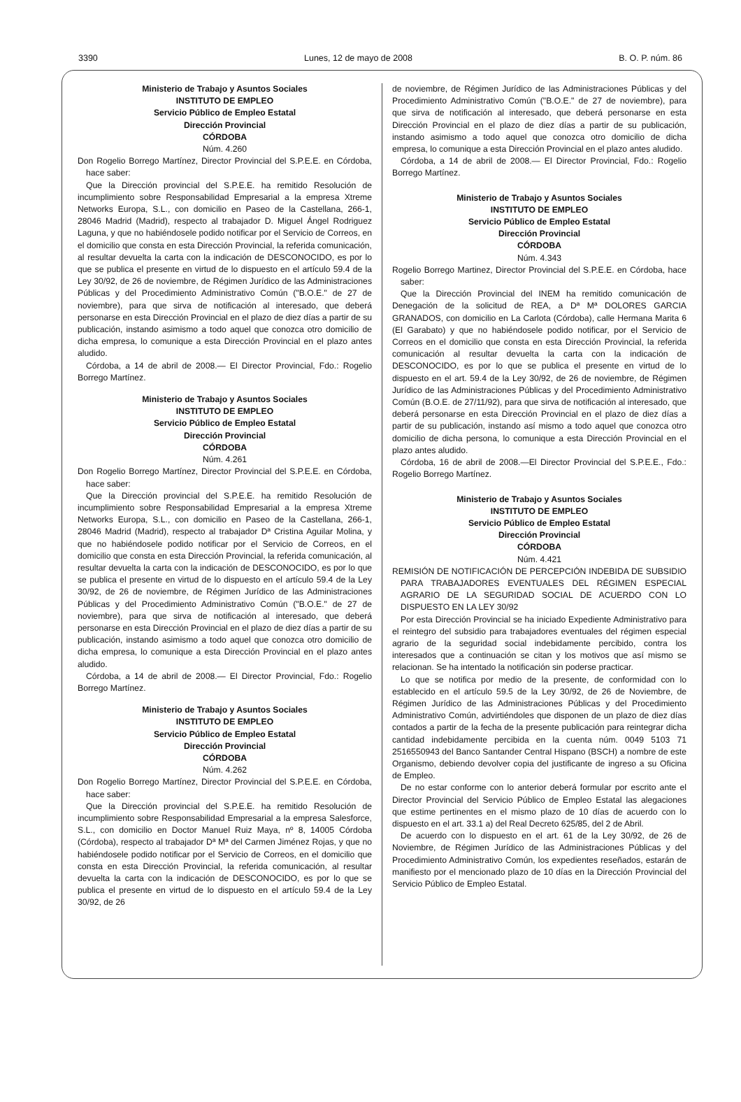3390 Lunes, 12 de mayo de 2008 B. O. P. núm. 86
Ministerio de Trabajo y Asuntos Sociales
INSTITUTO DE EMPLEO
Servicio Público de Empleo Estatal
Dirección Provincial
CÓRDOBA
Núm. 4.260
Don Rogelio Borrego Martínez, Director Provincial del S.P.E.E. en Córdoba, hace saber:
Que la Dirección provincial del S.P.E.E. ha remitido Resolución de incumplimiento sobre Responsabilidad Empresarial a la empresa Xtreme Networks Europa, S.L., con domicilio en Paseo de la Castellana, 266-1, 28046 Madrid (Madrid), respecto al trabajador D. Miguel Ángel Rodriguez Laguna, y que no habiéndosele podido notificar por el Servicio de Correos, en el domicilio que consta en esta Dirección Provincial, la referida comunicación, al resultar devuelta la carta con la indicación de DESCONOCIDO, es por lo que se publica el presente en virtud de lo dispuesto en el artículo 59.4 de la Ley 30/92, de 26 de noviembre, de Régimen Jurídico de las Administraciones Públicas y del Procedimiento Administrativo Común ("B.O.E." de 27 de noviembre), para que sirva de notificación al interesado, que deberá personarse en esta Dirección Provincial en el plazo de diez días a partir de su publicación, instando asimismo a todo aquel que conozca otro domicilio de dicha empresa, lo comunique a esta Dirección Provincial en el plazo antes aludido.
Córdoba, a 14 de abril de 2008.— El Director Provincial, Fdo.: Rogelio Borrego Martínez.
Ministerio de Trabajo y Asuntos Sociales
INSTITUTO DE EMPLEO
Servicio Público de Empleo Estatal
Dirección Provincial
CÓRDOBA
Núm. 4.261
Don Rogelio Borrego Martínez, Director Provincial del S.P.E.E. en Córdoba, hace saber:
Que la Dirección provincial del S.P.E.E. ha remitido Resolución de incumplimiento sobre Responsabilidad Empresarial a la empresa Xtreme Networks Europa, S.L., con domicilio en Paseo de la Castellana, 266-1, 28046 Madrid (Madrid), respecto al trabajador Dª Cristina Aguilar Molina, y que no habiéndosele podido notificar por el Servicio de Correos, en el domicilio que consta en esta Dirección Provincial, la referida comunicación, al resultar devuelta la carta con la indicación de DESCONOCIDO, es por lo que se publica el presente en virtud de lo dispuesto en el artículo 59.4 de la Ley 30/92, de 26 de noviembre, de Régimen Jurídico de las Administraciones Públicas y del Procedimiento Administrativo Común ("B.O.E." de 27 de noviembre), para que sirva de notificación al interesado, que deberá personarse en esta Dirección Provincial en el plazo de diez días a partir de su publicación, instando asimismo a todo aquel que conozca otro domicilio de dicha empresa, lo comunique a esta Dirección Provincial en el plazo antes aludido.
Córdoba, a 14 de abril de 2008.— El Director Provincial, Fdo.: Rogelio Borrego Martínez.
Ministerio de Trabajo y Asuntos Sociales
INSTITUTO DE EMPLEO
Servicio Público de Empleo Estatal
Dirección Provincial
CÓRDOBA
Núm. 4.262
Don Rogelio Borrego Martínez, Director Provincial del S.P.E.E. en Córdoba, hace saber:
Que la Dirección provincial del S.P.E.E. ha remitido Resolución de incumplimiento sobre Responsabilidad Empresarial a la empresa Salesforce, S.L., con domicilio en Doctor Manuel Ruiz Maya, nº 8, 14005 Córdoba (Córdoba), respecto al trabajador Dª Mª del Carmen Jiménez Rojas, y que no habiéndosele podido notificar por el Servicio de Correos, en el domicilio que consta en esta Dirección Provincial, la referida comunicación, al resultar devuelta la carta con la indicación de DESCONOCIDO, es por lo que se publica el presente en virtud de lo dispuesto en el artículo 59.4 de la Ley 30/92, de 26
de noviembre, de Régimen Jurídico de las Administraciones Públicas y del Procedimiento Administrativo Común ("B.O.E." de 27 de noviembre), para que sirva de notificación al interesado, que deberá personarse en esta Dirección Provincial en el plazo de diez días a partir de su publicación, instando asimismo a todo aquel que conozca otro domicilio de dicha empresa, lo comunique a esta Dirección Provincial en el plazo antes aludido.
Córdoba, a 14 de abril de 2008.— El Director Provincial, Fdo.: Rogelio Borrego Martínez.
Ministerio de Trabajo y Asuntos Sociales
INSTITUTO DE EMPLEO
Servicio Público de Empleo Estatal
Dirección Provincial
CÓRDOBA
Núm. 4.343
Rogelio Borrego Martinez, Director Provincial del S.P.E.E. en Córdoba, hace saber:
Que la Dirección Provincial del INEM ha remitido comunicación de Denegación de la solicitud de REA, a Dª Mª DOLORES GARCIA GRANADOS, con domicilio en La Carlota (Córdoba), calle Hermana Marita 6 (El Garabato) y que no habiéndosele podido notificar, por el Servicio de Correos en el domicilio que consta en esta Dirección Provincial, la referida comunicación al resultar devuelta la carta con la indicación de DESCONOCIDO, es por lo que se publica el presente en virtud de lo dispuesto en el art. 59.4 de la Ley 30/92, de 26 de noviembre, de Régimen Jurídico de las Administraciones Públicas y del Procedimiento Administrativo Común (B.O.E. de 27/11/92), para que sirva de notificación al interesado, que deberá personarse en esta Dirección Provincial en el plazo de diez días a partir de su publicación, instando así mismo a todo aquel que conozca otro domicilio de dicha persona, lo comunique a esta Dirección Provincial en el plazo antes aludido.
Córdoba, 16 de abril de 2008.—El Director Provincial del S.P.E.E., Fdo.: Rogelio Borrego Martínez.
Ministerio de Trabajo y Asuntos Sociales
INSTITUTO DE EMPLEO
Servicio Público de Empleo Estatal
Dirección Provincial
CÓRDOBA
Núm. 4.421
REMISIÓN DE NOTIFICACIÓN DE PERCEPCIÓN INDEBIDA DE SUBSIDIO PARA TRABAJADORES EVENTUALES DEL RÉGIMEN ESPECIAL AGRARIO DE LA SEGURIDAD SOCIAL DE ACUERDO CON LO DISPUESTO EN LA LEY 30/92
Por esta Dirección Provincial se ha iniciado Expediente Administrativo para el reintegro del subsidio para trabajadores eventuales del régimen especial agrario de la seguridad social indebidamente percibido, contra los interesados que a continuación se citan y los motivos que así mismo se relacionan. Se ha intentado la notificación sin poderse practicar.
Lo que se notifica por medio de la presente, de conformidad con lo establecido en el artículo 59.5 de la Ley 30/92, de 26 de Noviembre, de Régimen Jurídico de las Administraciones Públicas y del Procedimiento Administrativo Común, advirtiéndoles que disponen de un plazo de diez días contados a partir de la fecha de la presente publicación para reintegrar dicha cantidad indebidamente percibida en la cuenta núm. 0049 5103 71 2516550943 del Banco Santander Central Hispano (BSCH) a nombre de este Organismo, debiendo devolver copia del justificante de ingreso a su Oficina de Empleo.
De no estar conforme con lo anterior deberá formular por escrito ante el Director Provincial del Servicio Público de Empleo Estatal las alegaciones que estime pertinentes en el mismo plazo de 10 días de acuerdo con lo dispuesto en el art. 33.1 a) del Real Decreto 625/85, del 2 de Abril.
De acuerdo con lo dispuesto en el art. 61 de la Ley 30/92, de 26 de Noviembre, de Régimen Jurídico de las Administraciones Públicas y del Procedimiento Administrativo Común, los expedientes reseñados, estarán de manifiesto por el mencionado plazo de 10 días en la Dirección Provincial del Servicio Público de Empleo Estatal.